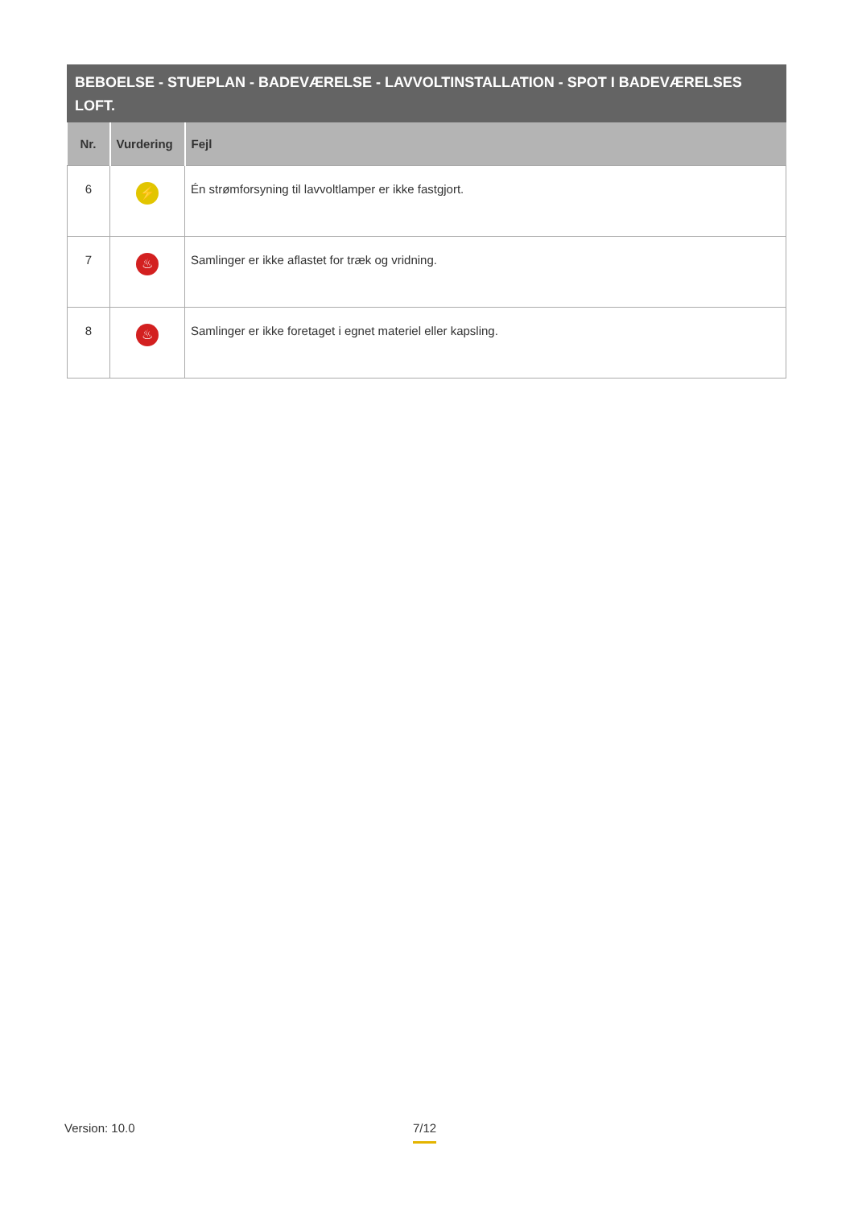BEBOELSE - STUEPLAN - BADEVÆRELSE - LAVVOLTINSTALLATION - SPOT I BADEVÆRELSES LOFT.
| Nr. | Vurdering | Fejl |
| --- | --- | --- |
| 6 | ⚡ | Én strømforsyning til lavvoltlamper er ikke fastgjort. |
| 7 | ♨ | Samlinger er ikke aflastet for træk og vridning. |
| 8 | ♨ | Samlinger er ikke foretaget i egnet materiel eller kapsling. |
Version: 10.0 7/12